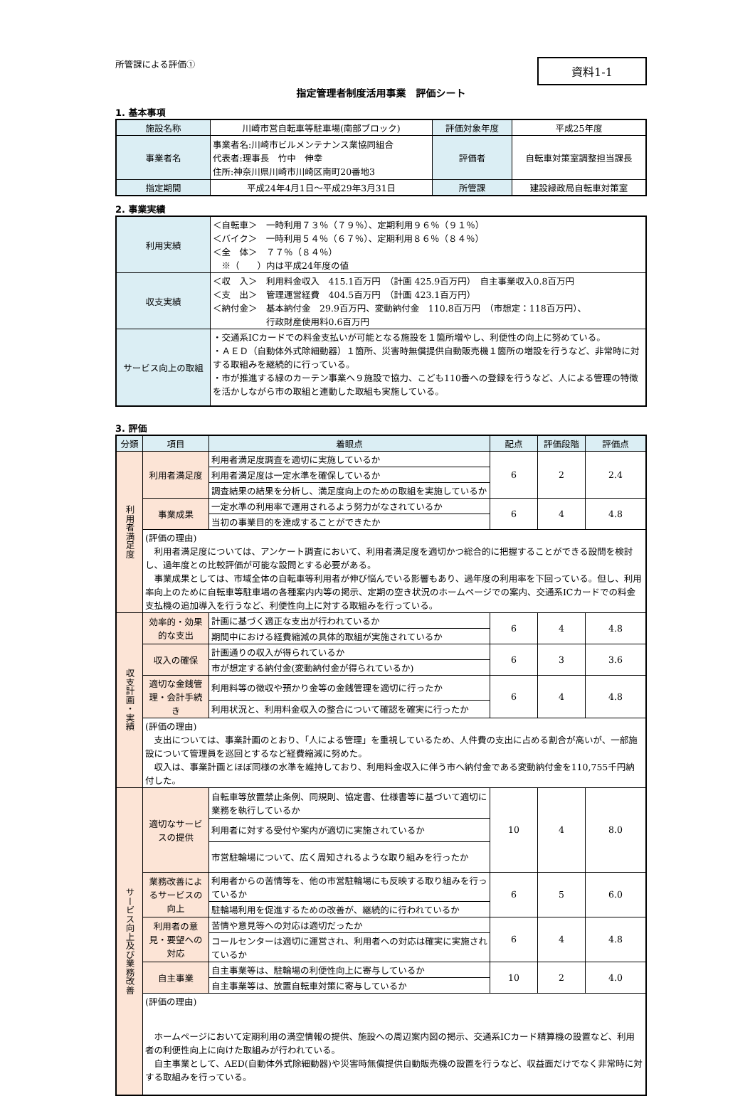所管課による評価①
資料1-1
指定管理者制度活用事業　評価シート
1. 基本事項
| 施設名称 | 川崎市営自転車等駐車場(南部ブロック) | 評価対象年度 | 平成25年度 |
| 事業者名 | 事業者名:川崎市ビルメンテナンス業協同組合 代表者:理事長 竹中 伸幸 住所:神奈川県川崎市川崎区南町20番地3 | 評価者 | 自転車対策室調整担当課長 |
| 指定期間 | 平成24年4月1日～平成29年3月31日 | 所管課 | 建設緑政局自転車対策室 |
2. 事業実績
| 利用実績 | ＜自転車＞ 一時利用７３％（７９％）、定期利用９６％（９１％） ＜バイク＞ 一時利用５４％（６７％）、定期利用８６％（８４％） ＜全 体＞ ７７％（８４％） ※（ ）内は平成24年度の値 |
| 収支実績 | ＜収 入＞ 利用料金収入 415.1百万円 （計画 425.9百万円） 自主事業収入0.8百万円 ＜支 出＞ 管理運営経費 404.5百万円 （計画 423.1百万円） ＜納付金＞ 基本納付金 29.9百万円、変動納付金 110.8百万円 （市想定：118百万円）、 行政財産使用料0.6百万円 |
| サービス向上の取組 | ・交通系ICカードでの料金支払いが可能となる施設を１箇所増やし、利便性の向上に努めている。 ・ＡＥＤ（自動体外式除細動器）１箇所、災害時無償提供自動販売機１箇所の増設を行うなど、非常時に対する取組みを継続的に行っている。 ・市が推進する緑のカーテン事業へ９施設で協力、こども110番への登録を行うなど、人による管理の特徴を活かしながら市の取組と連動した取組も実施している。 |
3. 評価
| 分類 | 項目 | 着眼点 | 配点 | 評価段階 | 評価点 |
| --- | --- | --- | --- | --- | --- |
| 利用者満足度 | 利用者満足度 | 利用者満足度調査を適切に実施しているか | 6 | 2 | 2.4 |
| | | 利用者満足度は一定水準を確保しているか | | | |
| | | 調査結果の結果を分析し、満足度向上のための取組を実施しているか | | | |
| | 事業成果 | 一定水準の利用率で運用されるよう努力がなされているか | 6 | 4 | 4.8 |
| | | 当初の事業目的を達成することができたか | | | |
| | (評価の理由) 利用者満足度については、アンケート調査において、利用者満足度を適切かつ総合的に把握することができる設問を検討し、過年度との比較評価が可能な設問とする必要がある。 事業成果としては、市域全体の自転車等利用者が伸び悩んでいる影響もあり、過年度の利用率を下回っている。但し、利用率向上のために自転車等駐車場の各種案内内等の掲示、定期の空き状況のホームページでの案内、交通系ICカードでの料金支払機の追加導入を行うなど、利便性向上に対する取組みを行っている。 | | | | |
| 収支計画・実績 | 効率的・効果的な支出 | 計画に基づく適正な支出が行われているか | 6 | 4 | 4.8 |
| | | 期間中における経費縮減の具体的取組が実施されているか | | | |
| | 収入の確保 | 計画通りの収入が得られているか | 6 | 3 | 3.6 |
| | | 市が想定する納付金(変動納付金が得られているか) | | | |
| | 適切な金銭管理・会計手続き | 利用料等の徴収や預かり金等の金銭管理を適切に行ったか | 6 | 4 | 4.8 |
| | | 利用状況と、利用料金収入の整合について確認を確実に行ったか | | | |
| | (評価の理由) 支出については、事業計画のとおり、「人による管理」を重視しているため、人件費の支出に占める割合が高いが、一部施設について管理員を巡回とするなど経費縮減に努めた。 収入は、事業計画とほぼ同様の水準を維持しており、利用料金収入に伴う市へ納付金である変動納付金を110,755千円納付した。 | | | | |
| サービス向上及び業務改善 | 適切なサービスの提供 | 自転車等放置禁止条例、同規則、協定書、仕様書等に基づいて適切に業務を執行しているか | 10 | 4 | 8.0 |
| | | 利用者に対する受付や案内が適切に実施されているか | | | |
| | | 市営駐輪場について、広く周知されるような取り組みを行ったか | | | |
| | 業務改善によるサービスの向上 | 利用者からの苦情等を、他の市営駐輪場にも反映する取り組みを行っているか | 6 | 5 | 6.0 |
| | | 駐輪場利用を促進するための改善が、継続的に行われているか | | | |
| | 利用者の意見・要望への対応 | 苦情や意見等への対応は適切だったか | 6 | 4 | 4.8 |
| | | コールセンターは適切に運営され、利用者への対応は確実に実施されているか | | | |
| | 自主事業 | 自主事業等は、駐輪場の利便性向上に寄与しているか | 10 | 2 | 4.0 |
| | | 自主事業等は、放置自転車対策に寄与しているか | | | |
| | (評価の理由) ホームページにおいて定期利用の満空情報の提供、施設への周辺案内図の掲示、交通系ICカード精算機の設置など、利用者の利便性向上に向けた取組みが行われている。 自主事業として、AED(自動体外式除細動器)や災害時無償提供自動販売機の設置を行うなど、収益面だけでなく非常時に対する取組みを行っている。 | | | | |